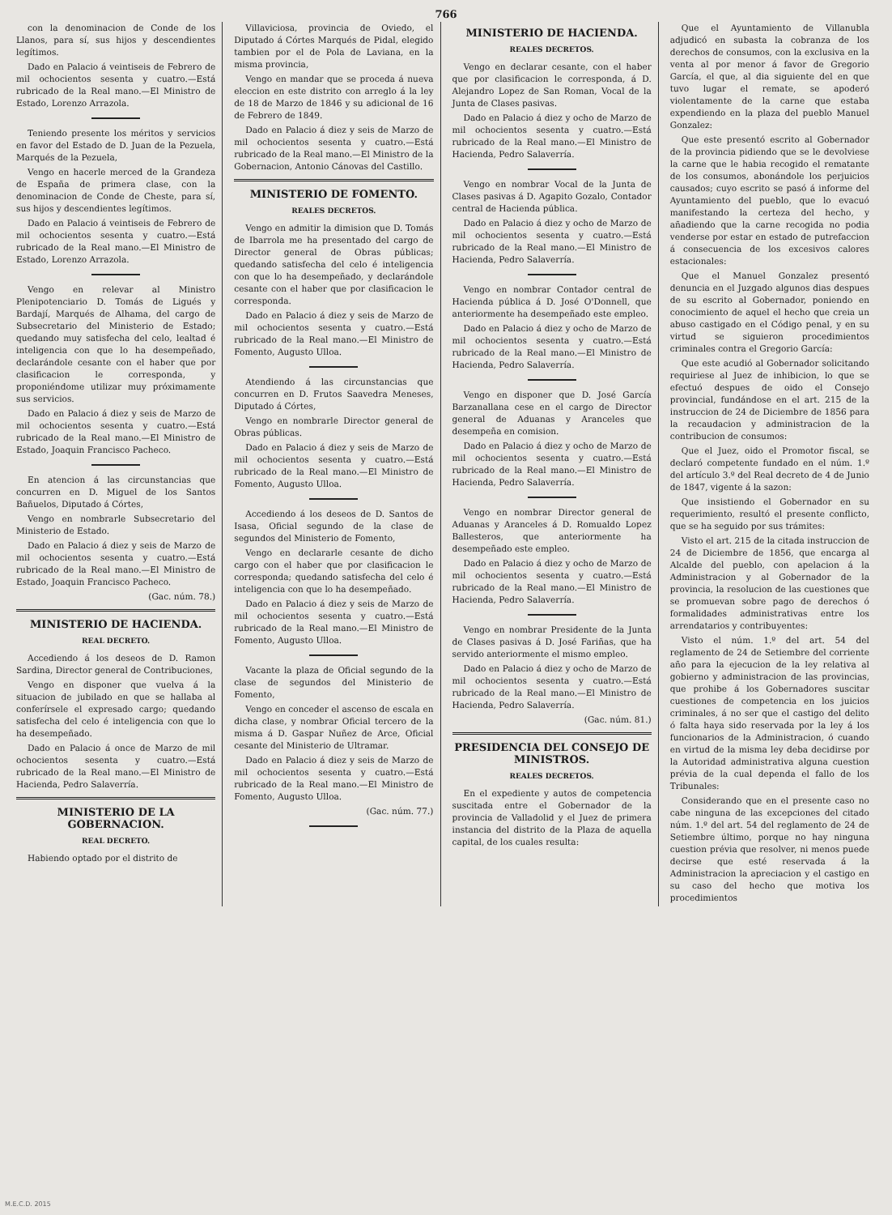766
con la denominacion de Conde de los Llanos, para sí, sus hijos y descendientes legítimos.
Dado en Palacio á veintiseis de Febrero de mil ochocientos sesenta y cuatro.—Está rubricado de la Real mano.—El Ministro de Estado, Lorenzo Arrazola.
Teniendo presente los méritos y servicios en favor del Estado de D. Juan de la Pezuela, Marqués de la Pezuela,
Vengo en hacerle merced de la Grandeza de España de primera clase, con la denominacion de Conde de Cheste, para sí, sus hijos y descendientes legítimos.
Dado en Palacio á veintiseis de Febrero de mil ochocientos sesenta y cuatro.—Está rubricado de la Real mano.—El Ministro de Estado, Lorenzo Arrazola.
Vengo en relevar al Ministro Plenipotenciario D. Tomás de Ligués y Bardají, Marqués de Alhama, del cargo de Subsecretario del Ministerio de Estado; quedando muy satisfecha del celo, lealtad é inteligencia con que lo ha desempeñado, declarándole cesante con el haber que por clasificacion le corresponda, y proponiéndome utilizar muy próximamente sus servicios.
Dado en Palacio á diez y seis de Marzo de mil ochocientos sesenta y cuatro.—Está rubricado de la Real mano.—El Ministro de Estado, Joaquin Francisco Pacheco.
En atencion á las circunstancias que concurren en D. Miguel de los Santos Bañuelos, Diputado á Córtes,
Vengo en nombrarle Subsecretario del Ministerio de Estado.
Dado en Palacio á diez y seis de Marzo de mil ochocientos sesenta y cuatro.—Está rubricado de la Real mano.—El Ministro de Estado, Joaquin Francisco Pacheco.
(Gac. núm. 78.)
MINISTERIO DE HACIENDA.
REAL DECRETO.
Accediendo á los deseos de D. Ramon Sardina, Director general de Contribuciones,
Vengo en disponer que vuelva á la situacion de jubilado en que se hallaba al conferírsele el expresado cargo; quedando satisfecha del celo é inteligencia con que lo ha desempeñado.
Dado en Palacio á once de Marzo de mil ochocientos sesenta y cuatro.—Está rubricado de la Real mano.—El Ministro de Hacienda, Pedro Salaverría.
MINISTERIO DE LA GOBERNACION.
REAL DECRETO.
Habiendo optado por el distrito de
Villaviciosa, provincia de Oviedo, el Diputado á Córtes Marqués de Pidal, elegido tambien por el de Pola de Laviana, en la misma provincia,
Vengo en mandar que se proceda á nueva eleccion en este distrito con arreglo á la ley de 18 de Marzo de 1846 y su adicional de 16 de Febrero de 1849.
Dado en Palacio á diez y seis de Marzo de mil ochocientos sesenta y cuatro.—Está rubricado de la Real mano.—El Ministro de la Gobernacion, Antonio Cánovas del Castillo.
MINISTERIO DE FOMENTO.
REALES DECRETOS.
Vengo en admitir la dimision que D. Tomás de Ibarrola me ha presentado del cargo de Director general de Obras públicas; quedando satisfecha del celo é inteligencia con que lo ha desempeñado, y declarándole cesante con el haber que por clasificacion le corresponda.
Dado en Palacio á diez y seis de Marzo de mil ochocientos sesenta y cuatro.—Está rubricado de la Real mano.—El Ministro de Fomento, Augusto Ulloa.
Atendiendo á las circunstancias que concurren en D. Frutos Saavedra Meneses, Diputado á Córtes,
Vengo en nombrarle Director general de Obras públicas.
Dado en Palacio á diez y seis de Marzo de mil ochocientos sesenta y cuatro.—Está rubricado de la Real mano.—El Ministro de Fomento, Augusto Ulloa.
Accediendo á los deseos de D. Santos de Isasa, Oficial segundo de la clase de segundos del Ministerio de Fomento,
Vengo en declararle cesante de dicho cargo con el haber que por clasificacion le corresponda; quedando satisfecha del celo é inteligencia con que lo ha desempeñado.
Dado en Palacio á diez y seis de Marzo de mil ochocientos sesenta y cuatro.—Está rubricado de la Real mano.—El Ministro de Fomento, Augusto Ulloa.
Vacante la plaza de Oficial segundo de la clase de segundos del Ministerio de Fomento,
Vengo en conceder el ascenso de escala en dicha clase, y nombrar Oficial tercero de la misma á D. Gaspar Nuñez de Arce, Oficial cesante del Ministerio de Ultramar.
Dado en Palacio á diez y seis de Marzo de mil ochocientos sesenta y cuatro.—Está rubricado de la Real mano.—El Ministro de Fomento, Augusto Ulloa.
(Gac. núm. 77.)
MINISTERIO DE HACIENDA.
REALES DECRETOS.
Vengo en declarar cesante, con el haber que por clasificacion le corresponda, á D. Alejandro Lopez de San Roman, Vocal de la Junta de Clases pasivas.
Dado en Palacio á diez y ocho de Marzo de mil ochocientos sesenta y cuatro.—Está rubricado de la Real mano.—El Ministro de Hacienda, Pedro Salaverría.
Vengo en nombrar Vocal de la Junta de Clases pasivas á D. Agapito Gozalo, Contador central de Hacienda pública.
Dado en Palacio á diez y ocho de Marzo de mil ochocientos sesenta y cuatro.—Está rubricado de la Real mano.—El Ministro de Hacienda, Pedro Salaverría.
Vengo en nombrar Contador central de Hacienda pública á D. José O'Donnell, que anteriormente ha desempeñado este empleo.
Dado en Palacio á diez y ocho de Marzo de mil ochocientos sesenta y cuatro.—Está rubricado de la Real mano.—El Ministro de Hacienda, Pedro Salaverría.
Vengo en disponer que D. José García Barzanallana cese en el cargo de Director general de Aduanas y Aranceles que desempeña en comision.
Dado en Palacio á diez y ocho de Marzo de mil ochocientos sesenta y cuatro.—Está rubricado de la Real mano.—El Ministro de Hacienda, Pedro Salaverría.
Vengo en nombrar Director general de Aduanas y Aranceles á D. Romualdo Lopez Ballesteros, que anteriormente ha desempeñado este empleo.
Dado en Palacio á diez y ocho de Marzo de mil ochocientos sesenta y cuatro.—Está rubricado de la Real mano.—El Ministro de Hacienda, Pedro Salaverría.
Vengo en nombrar Presidente de la Junta de Clases pasivas á D. José Fariñas, que ha servido anteriormente el mismo empleo.
Dado en Palacio á diez y ocho de Marzo de mil ochocientos sesenta y cuatro.—Está rubricado de la Real mano.—El Ministro de Hacienda, Pedro Salaverría.
(Gac. núm. 81.)
PRESIDENCIA DEL CONSEJO DE MINISTROS.
REALES DECRETOS.
En el expediente y autos de competencia suscitada entre el Gobernador de la provincia de Valladolid y el Juez de primera instancia del distrito de la Plaza de aquella capital, de los cuales resulta:
Que el Ayuntamiento de Villanubla adjudicó en subasta la cobranza de los derechos de consumos, con la exclusiva en la venta al por menor á favor de Gregorio García, el que, al dia siguiente del en que tuvo lugar el remate, se apoderó violentamente de la carne que estaba expendiendo en la plaza del pueblo Manuel Gonzalez:
Que este presentó escrito al Gobernador de la provincia pidiendo que se le devolviese la carne que le habia recogido el rematante de los consumos, abonándole los perjuicios causados; cuyo escrito se pasó á informe del Ayuntamiento del pueblo, que lo evacuó manifestando la certeza del hecho, y añadiendo que la carne recogida no podia venderse por estar en estado de putrefaccion á consecuencia de los excesivos calores estacionales:
Que el Manuel Gonzalez presentó denuncia en el Juzgado algunos dias despues de su escrito al Gobernador, poniendo en conocimiento de aquel el hecho que creia un abuso castigado en el Código penal, y en su virtud se siguieron procedimientos criminales contra el Gregorio García:
Que este acudió al Gobernador solicitando requiriese al Juez de inhibicion, lo que se efectuó despues de oido el Consejo provincial, fundándose en el art. 215 de la instruccion de 24 de Diciembre de 1856 para la recaudacion y administracion de la contribucion de consumos:
Que el Juez, oido el Promotor fiscal, se declaró competente fundado en el núm. 1.º del artículo 3.º del Real decreto de 4 de Junio de 1847, vigente á la sazon:
Que insistiendo el Gobernador en su requerimiento, resultó el presente conflicto, que se ha seguido por sus trámites:
Visto el art. 215 de la citada instruccion de 24 de Diciembre de 1856, que encarga al Alcalde del pueblo, con apelacion á la Administracion y al Gobernador de la provincia, la resolucion de las cuestiones que se promuevan sobre pago de derechos ó formalidades administrativas entre los arrendatarios y contribuyentes:
Visto el núm. 1.º del art. 54 del reglamento de 24 de Setiembre del corriente año para la ejecucion de la ley relativa al gobierno y administracion de las provincias, que prohibe á los Gobernadores suscitar cuestiones de competencia en los juicios criminales, á no ser que el castigo del delito ó falta haya sido reservada por la ley á los funcionarios de la Administracion, ó cuando en virtud de la misma ley deba decidirse por la Autoridad administrativa alguna cuestion prévia de la cual dependa el fallo de los Tribunales:
Considerando que en el presente caso no cabe ninguna de las excepciones del citado núm. 1.º del art. 54 del reglamento de 24 de Setiembre último, porque no hay ninguna cuestion prévia que resolver, ni menos puede decirse que esté reservada á la Administracion la apreciacion y el castigo en su caso del hecho que motiva los procedimientos
M.E.C.D. 2015